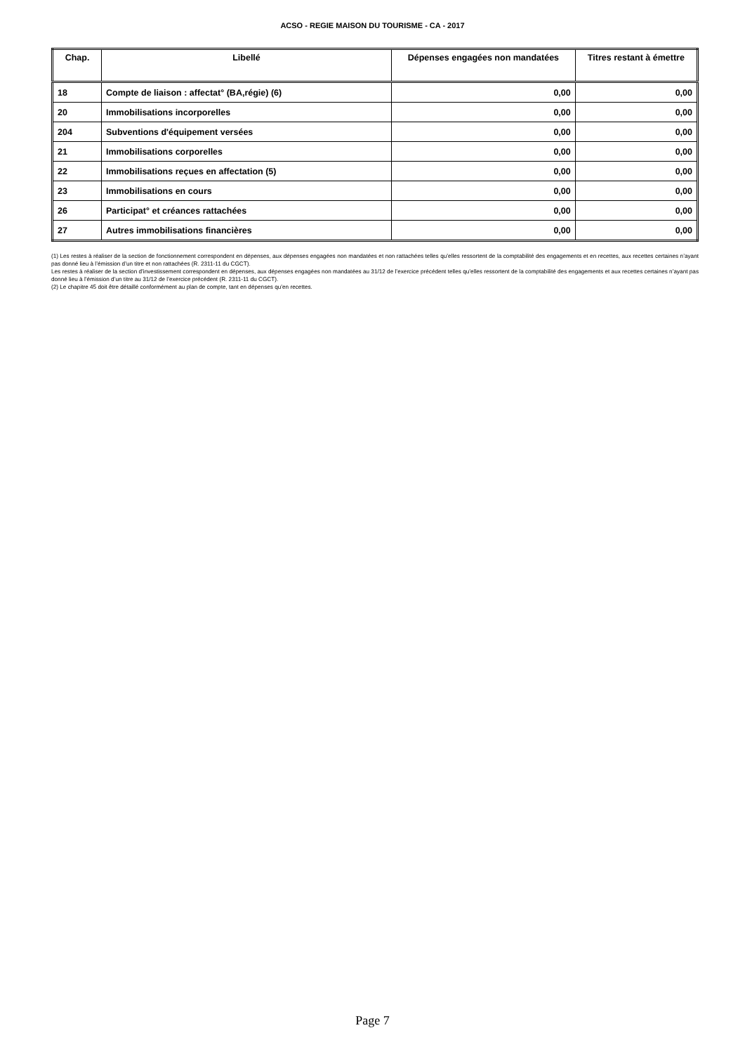ACSO - REGIE MAISON DU TOURISME - CA - 2017
| Chap. | Libellé | Dépenses engagées non mandatées | Titres restant à émettre |
| --- | --- | --- | --- |
| 18 | Compte de liaison : affectat° (BA,régie) (6) | 0,00 | 0,00 |
| 20 | Immobilisations incorporelles | 0,00 | 0,00 |
| 204 | Subventions d'équipement versées | 0,00 | 0,00 |
| 21 | Immobilisations corporelles | 0,00 | 0,00 |
| 22 | Immobilisations reçues en affectation (5) | 0,00 | 0,00 |
| 23 | Immobilisations en cours | 0,00 | 0,00 |
| 26 | Participat° et créances rattachées | 0,00 | 0,00 |
| 27 | Autres immobilisations financières | 0,00 | 0,00 |
(1) Les restes à réaliser de la section de fonctionnement correspondent en dépenses, aux dépenses engagées non mandatées et non rattachées telles qu’elles ressortent de la comptabilité des engagements et en recettes, aux recettes certaines n’ayant pas donné lieu à l’émission d’un titre et non rattachées (R. 2311-11 du CGCT).
Les restes à réaliser de la section d’investissement correspondent en dépenses, aux dépenses engagées non mandatées au 31/12 de l’exercice précédent telles qu’elles ressortent de la comptabilité des engagements et aux recettes certaines n’ayant pas donné lieu à l’émission d’un titre au 31/12 de l’exercice précédent (R. 2311-11 du CGCT).
(2) Le chapitre 45 doit être détaillé conformément au plan de compte, tant en dépenses qu’en recettes.
Page 7